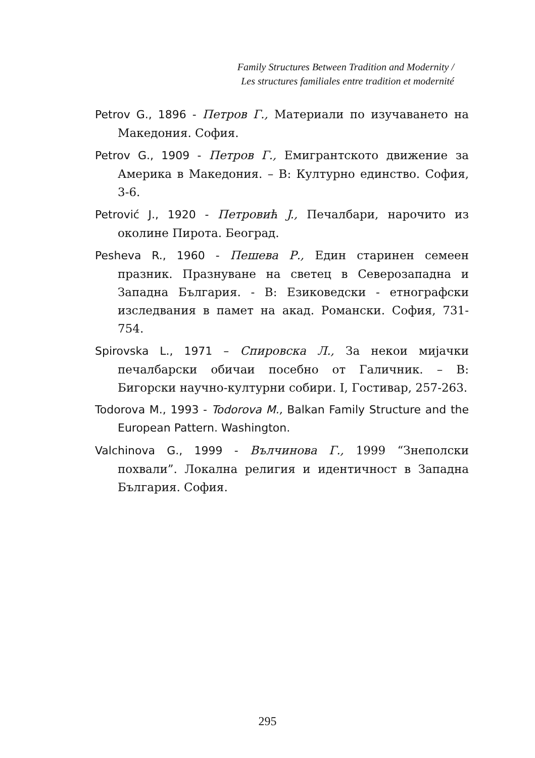Family Structures Between Tradition and Modernity /
Les structures familiales entre tradition et modernité
Petrov G., 1896 - Петров Г., Материали по изучаването на Македония. София.
Petrov G., 1909 - Петров Г., Емигрантското движение за Америка в Македония. – В: Културно единство. София, 3-6.
Petrović J., 1920 - Петровић J., Печалбари, нарочито из околине Пирота. Београд.
Pesheva R., 1960 - Пешева Р., Един старинен семеен празник. Празнуване на светец в Северозападна и Западна България. - В: Езиковедски - етнографски изследвания в памет на акад. Романски. София, 731-754.
Spirovska L., 1971 – Спировска Л., За некои мијачки печалбарски обичаи посебно от Галичник. – В: Бигорски научно-културни собири. I, Гостивар, 257-263.
Todorova M., 1993 - Todorova M., Balkan Family Structure and the European Pattern. Washington.
Valchinova G., 1999 - Вълчинова Г., 1999 “Знеполски похвали”. Локална религия и идентичност в Западна България. София.
295